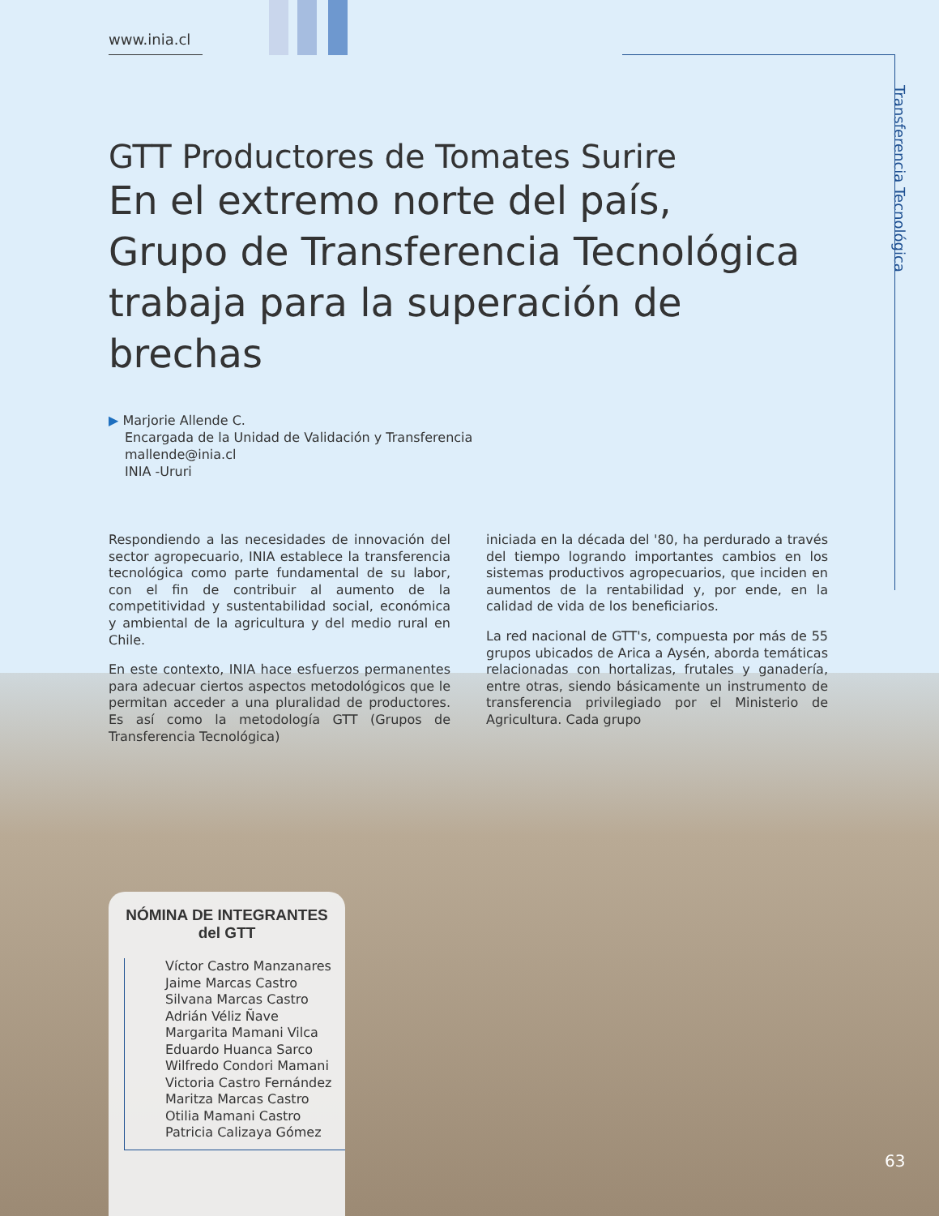www.inia.cl
Transferencia Tecnológica
GTT Productores de Tomates Surire
En el extremo norte del país,
Grupo de Transferencia Tecnológica
trabaja para la superación de brechas
▶ Marjorie Allende C.
Encargada de la Unidad de Validación y Transferencia
mallende@inia.cl
INIA -Ururi
Respondiendo a las necesidades de innovación del sector agropecuario, INIA establece la transferencia tecnológica como parte fundamental de su labor, con el fin de contribuir al aumento de la competitividad y sustentabilidad social, económica y ambiental de la agricultura y del medio rural en Chile.
En este contexto, INIA hace esfuerzos permanentes para adecuar ciertos aspectos metodológicos que le permitan acceder a una pluralidad de productores. Es así como la metodología GTT (Grupos de Transferencia Tecnológica)
iniciada en la década del '80, ha perdurado a través del tiempo logrando importantes cambios en los sistemas productivos agropecuarios, que inciden en aumentos de la rentabilidad y, por ende, en la calidad de vida de los beneficiarios.
La red nacional de GTT's, compuesta por más de 55 grupos ubicados de Arica a Aysén, aborda temáticas relacionadas con hortalizas, frutales y ganadería, entre otras, siendo básicamente un instrumento de transferencia privilegiado por el Ministerio de Agricultura. Cada grupo
NÓMINA DE INTEGRANTES
del GTT
Víctor Castro Manzanares
Jaime Marcas Castro
Silvana Marcas Castro
Adrián Véliz Ñave
Margarita Mamani Vilca
Eduardo Huanca Sarco
Wilfredo Condori Mamani
Victoria Castro Fernández
Maritza Marcas Castro
Otilia Mamani Castro
Patricia Calizaya Gómez
63